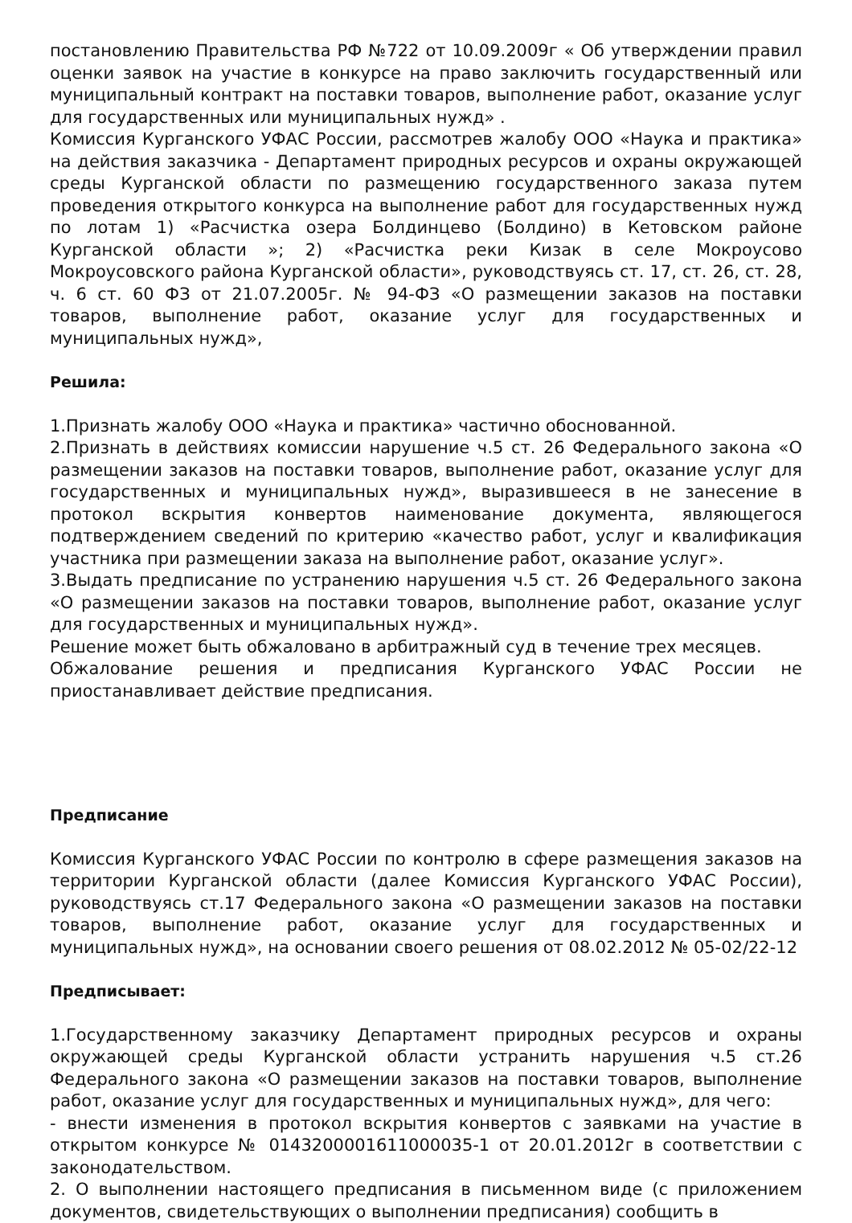постановлению Правительства РФ №722 от 10.09.2009г « Об утверждении правил оценки заявок на участие в конкурсе на право заключить государственный или муниципальный контракт на поставки товаров, выполнение работ, оказание услуг для государственных или муниципальных нужд» .
Комиссия Курганского УФАС России, рассмотрев жалобу ООО «Наука и практика» на действия заказчика - Департамент природных ресурсов и охраны окружающей среды Курганской области по размещению государственного заказа путем проведения открытого конкурса на выполнение работ для государственных нужд по лотам 1) «Расчистка озера Болдинцево (Болдино) в Кетовском районе Курганской области »; 2) «Расчистка реки Кизак в селе Мокроусово Мокроусовского района Курганской области», руководствуясь ст. 17, ст. 26, ст. 28, ч. 6 ст. 60 ФЗ от 21.07.2005г. № 94-ФЗ «О размещении заказов на поставки товаров, выполнение работ, оказание услуг для государственных и муниципальных нужд»,
Решила:
1.Признать жалобу ООО «Наука и практика» частично обоснованной.
2.Признать в действиях комиссии нарушение ч.5 ст. 26 Федерального закона «О размещении заказов на поставки товаров, выполнение работ, оказание услуг для государственных и муниципальных нужд», выразившееся в не занесение в протокол вскрытия конвертов наименование документа, являющегося подтверждением сведений по критерию «качество работ, услуг и квалификация участника при размещении заказа на выполнение работ, оказание услуг».
3.Выдать предписание по устранению нарушения ч.5 ст. 26 Федерального закона «О размещении заказов на поставки товаров, выполнение работ, оказание услуг для государственных и муниципальных нужд».
Решение может быть обжаловано в арбитражный суд в течение трех месяцев.
Обжалование решения и предписания Курганского УФАС России не приостанавливает действие предписания.
Предписание
Комиссия Курганского УФАС России по контролю в сфере размещения заказов на территории Курганской области (далее Комиссия Курганского УФАС России), руководствуясь ст.17 Федерального закона «О размещении заказов на поставки товаров, выполнение работ, оказание услуг для государственных и муниципальных нужд», на основании своего решения от 08.02.2012 № 05-02/22-12
Предписывает:
1.Государственному заказчику Департамент природных ресурсов и охраны окружающей среды Курганской области устранить нарушения ч.5 ст.26 Федерального закона «О размещении заказов на поставки товаров, выполнение работ, оказание услуг для государственных и муниципальных нужд», для чего:
- внести изменения в протокол вскрытия конвертов с заявками на участие в открытом конкурсе № 0143200001611000035-1 от 20.01.2012г в соответствии с законодательством.
2. О выполнении настоящего предписания в письменном виде (с приложением документов, свидетельствующих о выполнении предписания) сообщить в